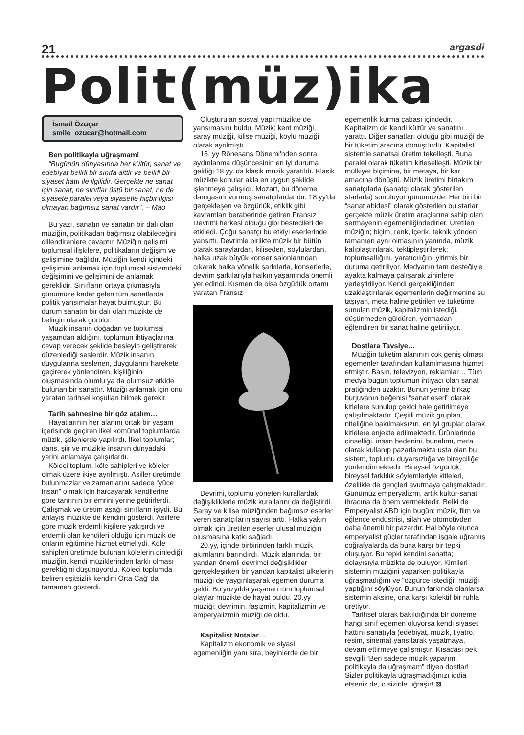21 argasdi
Polit(müz)ika
İsmail Özuçar
smile_ozucar@hotmail.com
Ben politikayla uğraşmam!
“Bugünün dünyasında her kültür, sanat ve edebiyat belirli bir sınıfa aittir ve belirli bir siyaset hattı ile ilgilidir. Gerçekte ne sanat için sanat, ne sınıflar üstü bir sanat, ne de siyasete paralel veya siyasetle hiçbir ilgisi olmayan bağımsız sanat vardır”. – Mao
Bu yazı, sanatın ve sanatın bir dalı olan müziğin, politikadan bağımsız olabileceğini dillendirenlere cevaptır. Müziğin gelişimi toplumsal ilişkilere, politikaların değişim ve gelişimine bağlıdır. Müziğin kendi içindeki gelişimini anlamak için toplumsal sistemdeki değişimini ve gelişimini de anlamak gereklidir. Sınıfların ortaya çıkmasıyla günümüze kadar gelen tüm sanatlarda politik yansımalar hayat bulmuştur. Bu durum sanatın bir dalı olan müzikte de belirgin olarak görülür.
Müzik insanın doğadan ve toplumsal yaşamdan aldığını, toplumun ihtiyaçlarına cevap verecek şekilde besleyip geliştirerek düzenlediği seslerdir. Müzik insanın duygularına seslenen, duygularını harekete geçirerek yönlendiren, kişiliğinin oluşmasında olumlu ya da olumsuz etkide bulunan bir sanattır. Müziği anlamak için onu yaratan tarihsel koşulları bilmek gerekir.
Tarih sahnesine bir göz atalım…
Hayatlarının her alanını ortak bir yaşam içerisinde geçiren ilkel komünal toplumlarda müzik, şölenlerde yapılırdı. İlkel toplumlar; dans, şiir ve müzikle insanın dünyadaki yerini anlamaya çalışırlardı.
Köleci toplum, köle sahipleri ve köleler olmak üzere ikiye ayrılmıştı. Asiller üretimde bulunmazlar ve zamanlarını sadece “yüce insan” olmak için harcayarak kendilerine göre tanrının bir emrini yerine getirirlerdi. Çalışmak ve üretim aşağı sınıfların işiydi. Bu anlayış müzikte de kendini gösterdi. Asillere göre müzik erdemli kişilere yakışırdı ve erdemli olan kendileri olduğu için müzik de onların eğitimine hizmet etmeliydi. Köle sahipleri üretimde bulunan kölelerin dinlediği müziğin, kendi müziklerinden farklı olması gerektiğini düşünüyordu. Köleci toplumda beliren eşitsizlik kendini Orta Çağ' da tamamen gösterdi.
Oluşturulan sosyal yapı müzikte de yansımasını buldu. Müzik; kent müziği, saray müziği, kilise müziği, köylü müziği olarak ayrılmıştı.
16. yy Rönesans Dönemi'nden sonra aydınlanma düşüncesinin en iyi duruma geldiği 18.yy.'da klasik müzik yaratıldı. Klasik müzikte konular akla en uygun şekilde işlenmeye çalışıldı. Mozart, bu döneme damgasını vurmuş sanatçılardandır. 18.yy'da gerçekleşen ve özgürlük, etiklik gibi kavramları beraberinde getiren Fransız Devrimi herkesi olduğu gibi bestecileri de etkiledi. Çoğu sanatçı bu etkiyi eserlerinde yansıttı. Devrimle birlikte müzik bir bütün olarak saraylardan, kiliseden, soylulardan, halka uzak büyük konser salonlarından çıkarak halka yönelik şarkılarla, konserlerle, devrim şarkılarıyla halkın yaşamında önemli yer edindi. Kısmen de olsa özgürlük ortamı yaratan Fransız
Devrimi, toplumu yöneten kurallardaki değişikliklerle müzik kurallarını da değiştirdi. Saray ve kilise müziğinden bağımsız eserler veren sanatçıların sayısı arttı. Halka yakın olmak için üretilen eserler ulusal müziğin oluşmasına katkı sağladı.
20.yy, içinde birbirinden farklı müzik akımlarını barındırdı. Müzik alanında, bir yandan önemli devrimci değişiklikler gerçekleşirken bir yandan kapitalist ülkelerin müziği de yaygınlaşarak egemen duruma geldi. Bu yüzyılda yaşanan tüm toplumsal olaylar müzikte de hayat buldu. 20.yy müziği; devrimin, faşizmin, kapitalizmin ve emperyalizmin müziği de oldu.
Kapitalist Notalar…
Kapitalizm ekonomik ve siyasi egemenliğin yanı sıra, beyinlerde de bir
egemenlik kurma çabası içindedir. Kapitalizm de kendi kültür ve sanatını yarattı. Diğer sanatları olduğu gibi müziği de bir tüketim aracına dönüştürdü. Kapitalist sistemle sanatsal üretim tekelleşti. Buna paralel olarak tüketim kitleselleşti. Müzik bir mülkiyet biçimine, bir metaya, bir kar amacına dönüştü. Müzik üretimi birtakım sanatçılarla (sanatçı olarak gösterilen starlarla) sunuluyor günümüzde. Her biri bir “sanat abidesi” olarak gösterilen bu starlar gerçekte müzik üretim araçlarına sahip olan sermayenin egemenliğindedirler. Üretilen müziğin; biçim, renk, içerik, teknik yönden tamamen aynı olmasının yanında, müzik kalıplaştırılarak, tektipleştirilerek; toplumsallığını, yaratıcılığını yitirmiş bir duruma getiriliyor. Medyanın tam desteğiyle ayakta kalmaya çalışarak zihinlere yerleştiriliyor. Kendi gerçekliğinden uzaklaştırılarak egemenlerin değirmenine su taşıyan, meta haline getirilen ve tüketime sunulan müzik, kapitalizmin istediği, düşünmeden güldüren, yormadan eğlendiren bir sanat haline getiriliyor.
Dostlara Tavsiye…
Müziğin tüketim alanının çok geniş olması egemenler tarafından kullanılmasına hizmet etmiştir. Basın, televizyon, reklamlar… Tüm medya bugün toplumun ihtiyacı olan sanat pratiğinden uzaktır. Bunun yerine birkaç burjuvanın beğenisi “sanat eseri” olarak kitlelere sunulup çekici hale getirilmeye çalışılmaktadır. Çeşitli müzik grupları, niteliğine bakılmaksızın, en iyi gruplar olarak kitlelere enjekte edilmektedir. Ürünlerinde cinselliği, insan bedenini, bunalımı, meta olarak kullanıp pazarlamakta usta olan bu sistem, toplumu duyarsızlığa ve bireyciliğe yönlendirmektedir. Bireysel özgürlük, bireysel farklılık söylemleriyle kitleleri, özellikle de gençleri avutmaya çalışmaktadır. Günümüz emperyalizmi, artık kültür-sanat ihracına da önem vermektedir. Belki de Emperyalist ABD için bugün; müzik, film ve eğlence endüstrisi, silah ve otomotivden daha önemli bir pazardır. Hal böyle olunca emperyalist güçler tarafından işgale uğramış coğrafyalarda da buna karşı bir tepki oluşuyor. Bu tepki kendini sanatta; dolayısıyla müzikte de buluyor. Kimileri sistemin müziğini yaparken politikayla uğraşmadığını ve “özgürce istediği” müziği yaptığını söylüyor. Bunun farkında olanlarsa sistemin aksine, ona karşı kolektif bir ruhla üretiyor.
Tarihsel olarak bakıldığında bir döneme hangi sınıf egemen oluyorsa kendi siyaset hattını sanatıyla (edebiyat, müzik, tiyatro, resim, sinema) yansıtarak yaşatmaya, devam ettirmeye çalışmıştır. Kısacası pek sevgili “Ben sadece müzik yaparım, politikayla da uğraşmam” diyen dostlar! Sizler politikayla uğraşmadığınızı iddia etseniz de, o sizinle uğraşır! ⊠